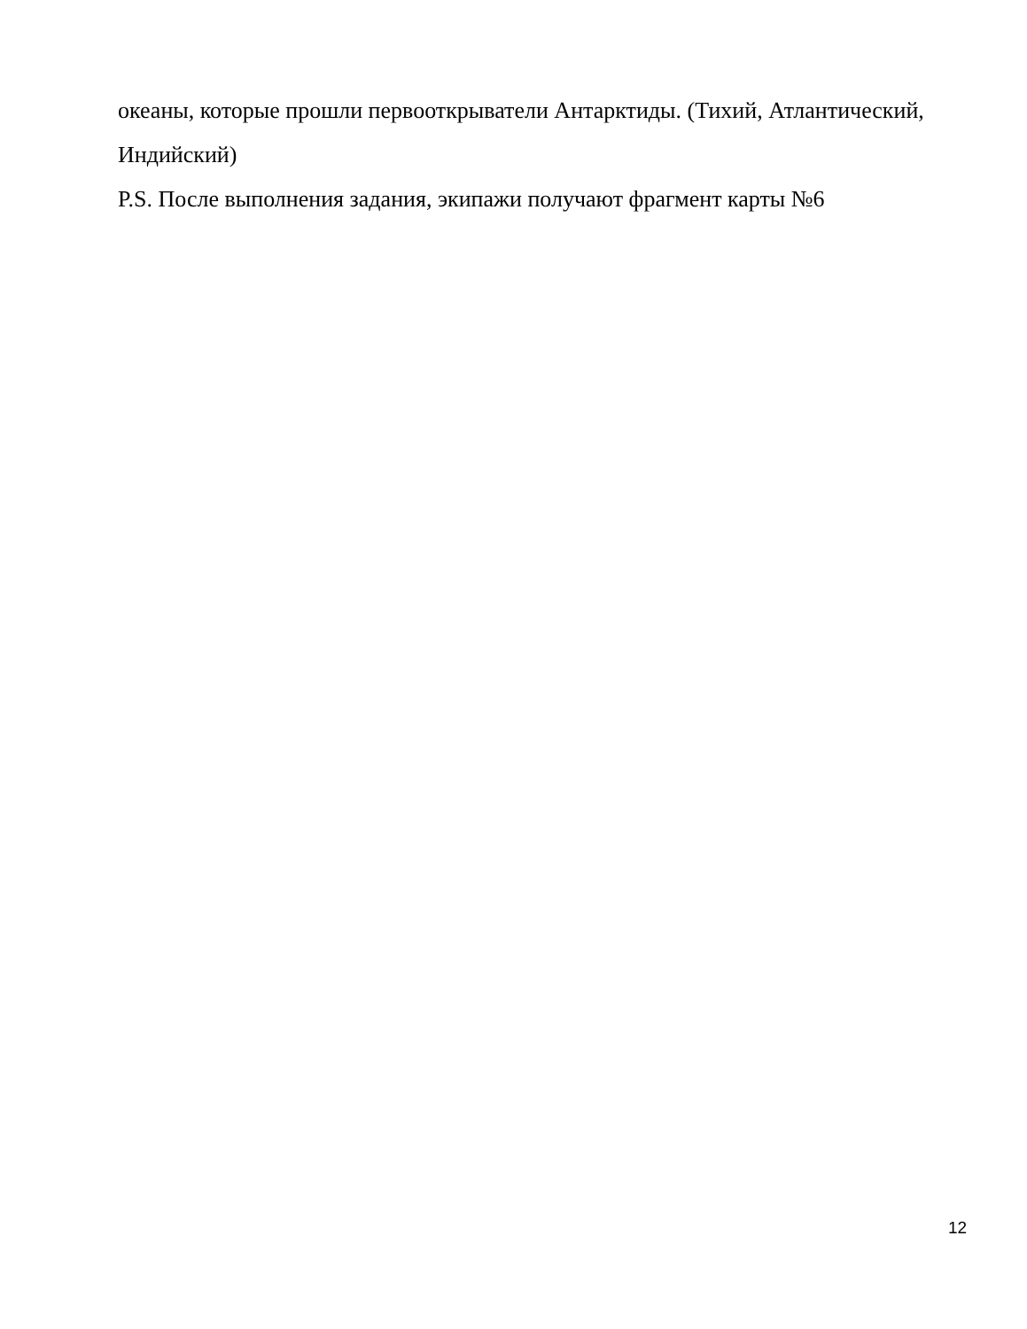океаны, которые прошли первооткрыватели Антарктиды. (Тихий, Атлантический, Индийский)
P.S. После выполнения задания, экипажи получают фрагмент карты №6
12